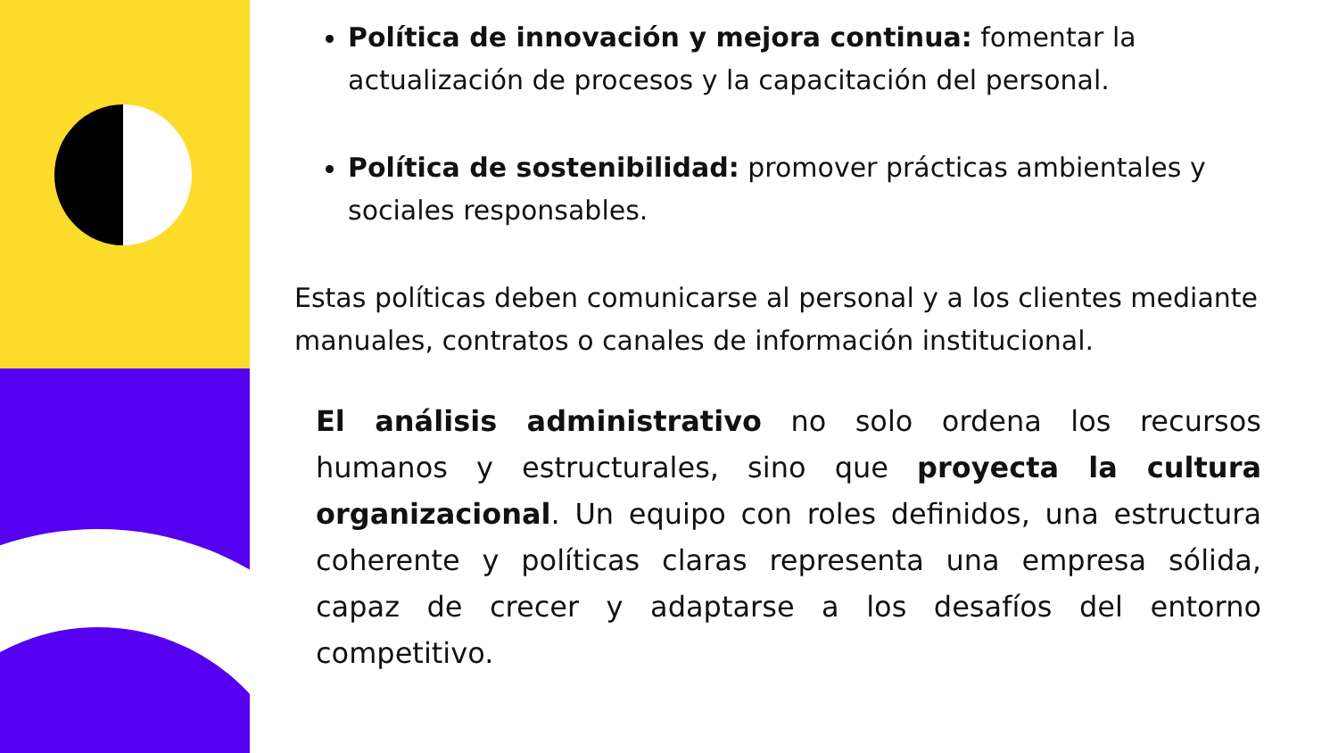Política de innovación y mejora continua: fomentar la actualización de procesos y la capacitación del personal.
Política de sostenibilidad: promover prácticas ambientales y sociales responsables.
Estas políticas deben comunicarse al personal y a los clientes mediante manuales, contratos o canales de información institucional.
El análisis administrativo no solo ordena los recursos humanos y estructurales, sino que proyecta la cultura organizacional. Un equipo con roles definidos, una estructura coherente y políticas claras representa una empresa sólida, capaz de crecer y adaptarse a los desafíos del entorno competitivo.